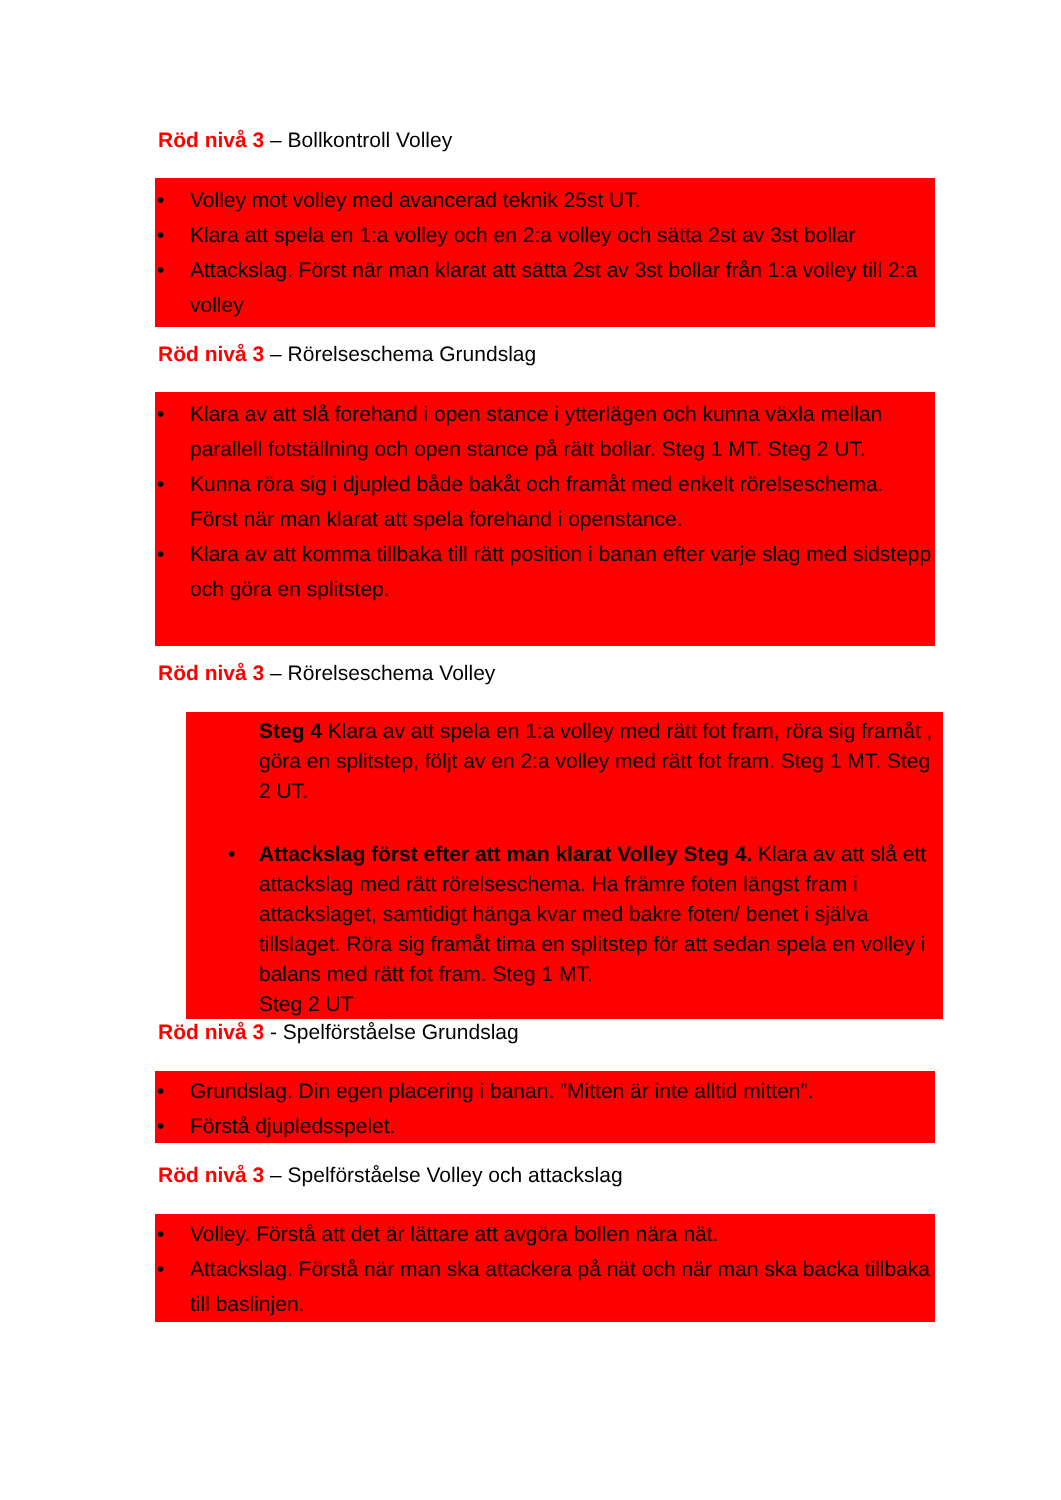Röd nivå 3 – Bollkontroll Volley
• Volley mot volley med avancerad teknik 25st UT.
• Klara att spela en 1:a volley och en 2:a volley och sätta 2st av 3st bollar
• Attackslag. Först när man klarat att sätta 2st av 3st bollar från 1:a volley till 2:a volley
Röd nivå 3 – Rörelseschema Grundslag
• Klara av att slå forehand i open stance i ytterlägen och kunna växla mellan parallell fotställning och open stance på rätt bollar. Steg 1 MT. Steg 2 UT.
• Kunna röra sig i djupled både bakåt och framåt med enkelt rörelseschema. Först när man klarat att spela forehand i openstance.
• Klara av att komma tillbaka till rätt position i banan efter varje slag med sidstepp och göra en splitstep.
Röd nivå 3 – Rörelseschema Volley
Steg 4 Klara av att spela en 1:a volley med rätt fot fram, röra sig framåt , göra en splitstep, följt av en 2:a volley med rätt fot fram. Steg 1 MT. Steg 2 UT.
• Attackslag först efter att man klarat Volley Steg 4. Klara av att slå ett attackslag med rätt rörelseschema. Ha främre foten längst fram i attackslaget, samtidigt hänga kvar med bakre foten/ benet i själva tillslaget. Röra sig framåt tima en splitstep för att sedan spela en volley i balans med rätt fot fram. Steg 1 MT.
Steg 2 UT
Röd nivå 3 - Spelförståelse Grundslag
• Grundslag. Din egen placering i banan. ”Mitten är inte alltid mitten”.
• Förstå djupledsspelet.
Röd nivå 3 – Spelförståelse Volley och attackslag
• Volley. Förstå att det är lättare att avgöra bollen nära nät.
• Attackslag. Förstå när man ska attackera på nät och när man ska backa tillbaka till baslinjen.